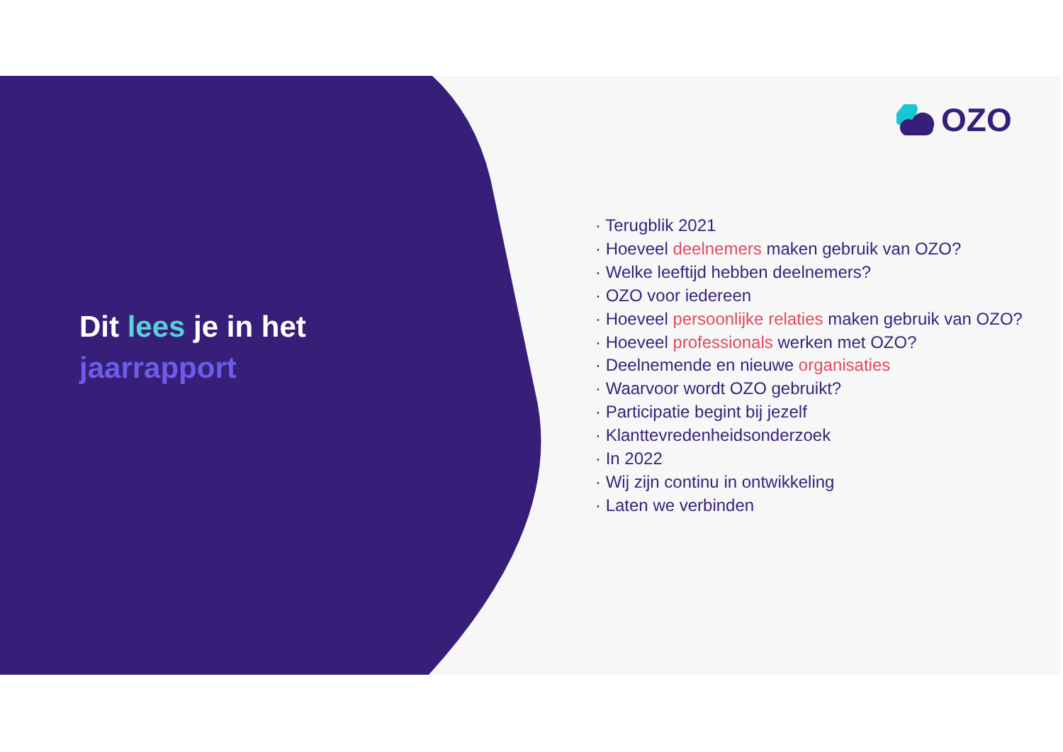Dit lees je in het
jaarrapport
OZO
· Terugblik 2021
· Hoeveel deelnemers maken gebruik van OZO?
· Welke leeftijd hebben deelnemers?
· OZO voor iedereen
· Hoeveel persoonlijke relaties maken gebruik van OZO?
· Hoeveel professionals werken met OZO?
· Deelnemende en nieuwe organisaties
· Waarvoor wordt OZO gebruikt?
· Participatie begint bij jezelf
· Klanttevredenheidsonderzoek
· In 2022
· Wij zijn continu in ontwikkeling
· Laten we verbinden